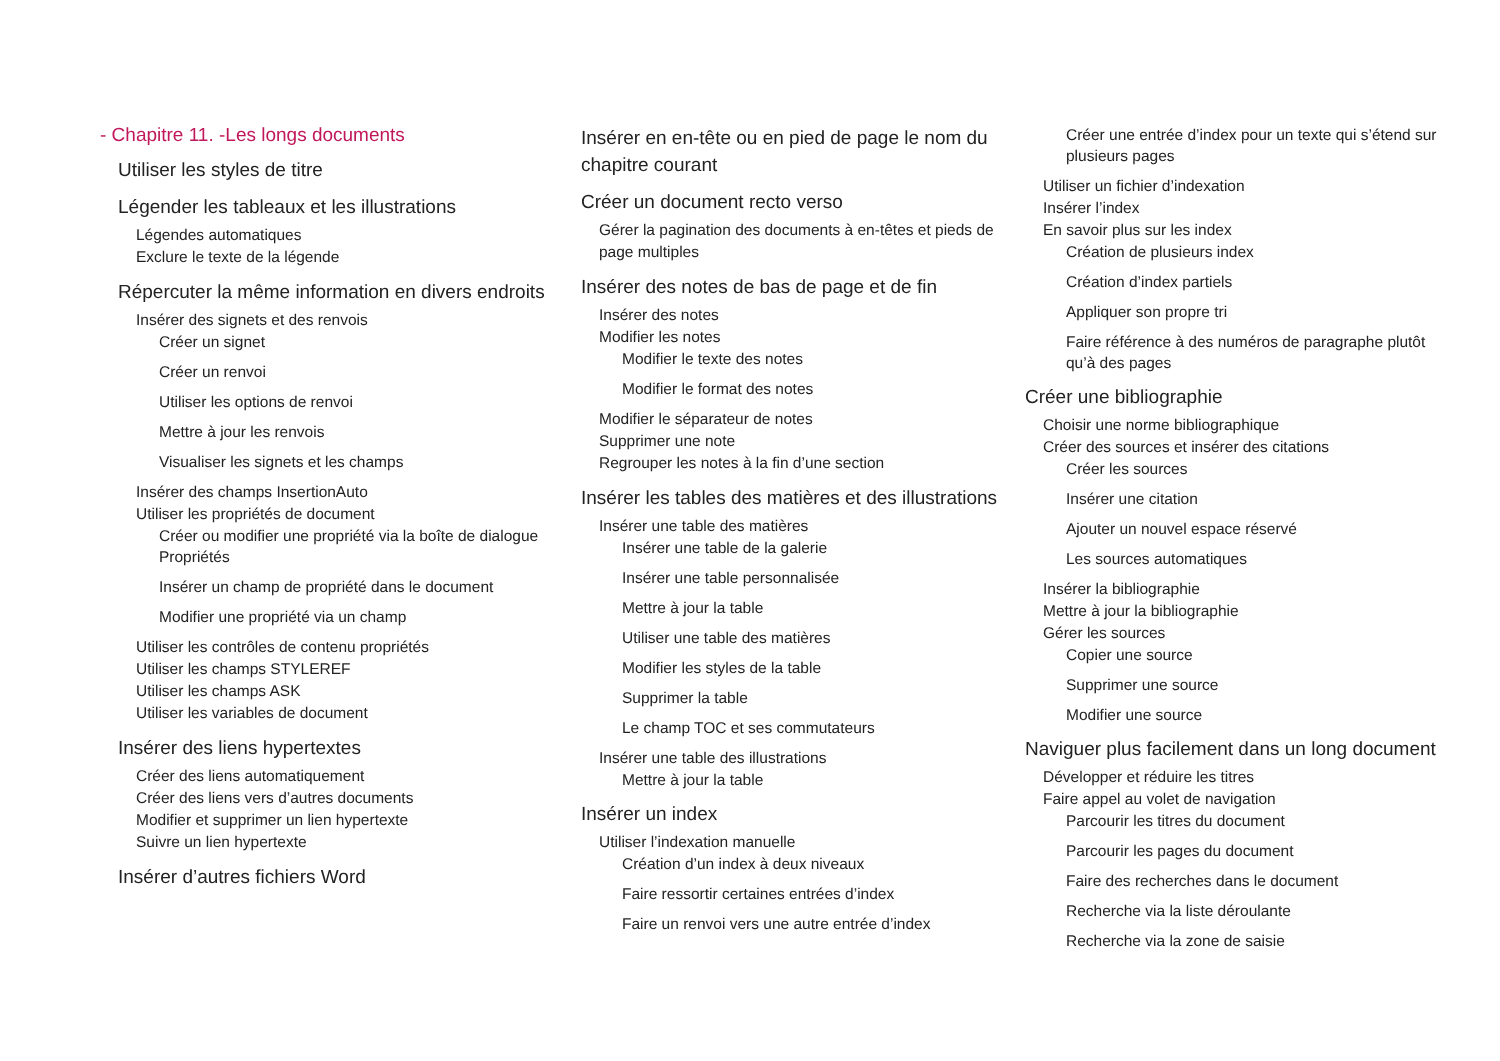- Chapitre 11. -Les longs documents
Utiliser les styles de titre
Légender les tableaux et les illustrations
Légendes automatiques
Exclure le texte de la légende
Répercuter la même information en divers endroits
Insérer des signets et des renvois
Créer un signet
Créer un renvoi
Utiliser les options de renvoi
Mettre à jour les renvois
Visualiser les signets et les champs
Insérer des champs InsertionAuto
Utiliser les propriétés de document
Créer ou modifier une propriété via la boîte de dialogue Propriétés
Insérer un champ de propriété dans le document
Modifier une propriété via un champ
Utiliser les contrôles de contenu propriétés
Utiliser les champs STYLEREF
Utiliser les champs ASK
Utiliser les variables de document
Insérer des liens hypertextes
Créer des liens automatiquement
Créer des liens vers d’autres documents
Modifier et supprimer un lien hypertexte
Suivre un lien hypertexte
Insérer d’autres fichiers Word
Insérer en en-tête ou en pied de page le nom du chapitre courant
Créer un document recto verso
Gérer la pagination des documents à en-têtes et pieds de page multiples
Insérer des notes de bas de page et de fin
Insérer des notes
Modifier les notes
Modifier le texte des notes
Modifier le format des notes
Modifier le séparateur de notes
Supprimer une note
Regrouper les notes à la fin d’une section
Insérer les tables des matières et des illustrations
Insérer une table des matières
Insérer une table de la galerie
Insérer une table personnalisée
Mettre à jour la table
Utiliser une table des matières
Modifier les styles de la table
Supprimer la table
Le champ TOC et ses commutateurs
Insérer une table des illustrations
Mettre à jour la table
Insérer un index
Utiliser l’indexation manuelle
Création d’un index à deux niveaux
Faire ressortir certaines entrées d’index
Faire un renvoi vers une autre entrée d’index
Créer une entrée d’index pour un texte qui s’étend sur plusieurs pages
Utiliser un fichier d’indexation
Insérer l’index
En savoir plus sur les index
Création de plusieurs index
Création d’index partiels
Appliquer son propre tri
Faire référence à des numéros de paragraphe plutôt qu’à des pages
Créer une bibliographie
Choisir une norme bibliographique
Créer des sources et insérer des citations
Créer les sources
Insérer une citation
Ajouter un nouvel espace réservé
Les sources automatiques
Insérer la bibliographie
Mettre à jour la bibliographie
Gérer les sources
Copier une source
Supprimer une source
Modifier une source
Naviguer plus facilement dans un long document
Développer et réduire les titres
Faire appel au volet de navigation
Parcourir les titres du document
Parcourir les pages du document
Faire des recherches dans le document
Recherche via la liste déroulante
Recherche via la zone de saisie